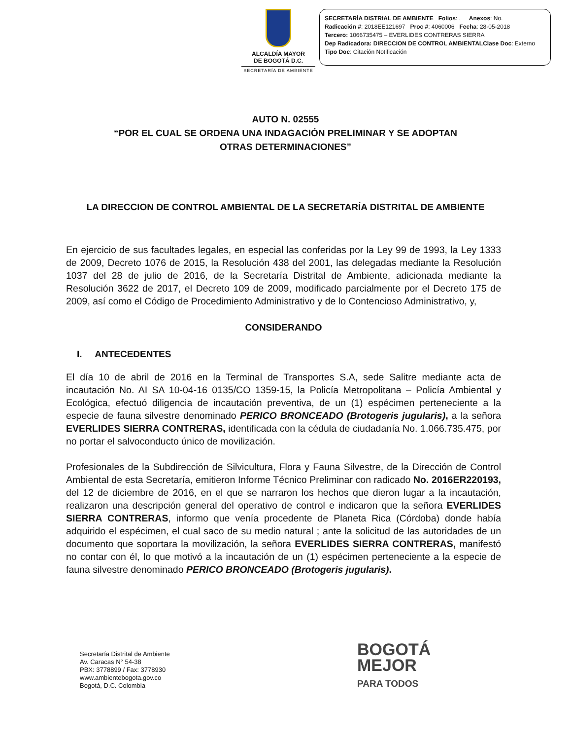ALCALDÍA MAYOR
DE BOGOTÁ D.C.
SECRETARÍA DE AMBIENTE
SECRETARÍA DISTRIAL DE AMBIENTE Folios: . Anexos: No.
Radicación #: 2018EE121697 Proc #: 4060006 Fecha: 28-05-2018
Tercero: 1066735475 – EVERLIDES CONTRERAS SIERRA
Dep Radicadora: DIRECCION DE CONTROL AMBIENTALClase Doc: Externo
Tipo Doc: Citación Notificación
AUTO N. 02555
“POR EL CUAL SE ORDENA UNA INDAGACIÓN PRELIMINAR Y SE ADOPTAN
OTRAS DETERMINACIONES”
LA DIRECCION DE CONTROL AMBIENTAL DE LA SECRETARÍA DISTRITAL DE AMBIENTE
En ejercicio de sus facultades legales, en especial las conferidas por la Ley 99 de 1993, la Ley 1333 de 2009, Decreto 1076 de 2015, la Resolución 438 del 2001, las delegadas mediante la Resolución 1037 del 28 de julio de 2016, de la Secretaría Distrital de Ambiente, adicionada mediante la Resolución 3622 de 2017, el Decreto 109 de 2009, modificado parcialmente por el Decreto 175 de 2009, así como el Código de Procedimiento Administrativo y de lo Contencioso Administrativo, y,
CONSIDERANDO
I. ANTECEDENTES
El día 10 de abril de 2016 en la Terminal de Transportes S.A, sede Salitre mediante acta de incautación No. AI SA 10-04-16 0135/CO 1359-15, la Policía Metropolitana – Policía Ambiental y Ecológica, efectuó diligencia de incautación preventiva, de un (1) espécimen perteneciente a la especie de fauna silvestre denominado PERICO BRONCEADO (Brotogeris jugularis), a la señora EVERLIDES SIERRA CONTRERAS, identificada con la cédula de ciudadanía No. 1.066.735.475, por no portar el salvoconducto único de movilización.
Profesionales de la Subdirección de Silvicultura, Flora y Fauna Silvestre, de la Dirección de Control Ambiental de esta Secretaría, emitieron Informe Técnico Preliminar con radicado No. 2016ER220193, del 12 de diciembre de 2016, en el que se narraron los hechos que dieron lugar a la incautación, realizaron una descripción general del operativo de control e indicaron que la señora EVERLIDES SIERRA CONTRERAS, informo que venía procedente de Planeta Rica (Córdoba) donde había adquirido el espécimen, el cual saco de su medio natural ; ante la solicitud de las autoridades de un documento que soportara la movilización, la señora EVERLIDES SIERRA CONTRERAS, manifestó no contar con él, lo que motivó a la incautación de un (1) espécimen perteneciente a la especie de fauna silvestre denominado PERICO BRONCEADO (Brotogeris jugularis).
Secretaría Distrital de Ambiente
Av. Caracas N° 54-38
PBX: 3778899 / Fax: 3778930
www.ambientebogota.gov.co
Bogotá, D.C. Colombia
BOGOTÁ
MEJOR
PARA TODOS